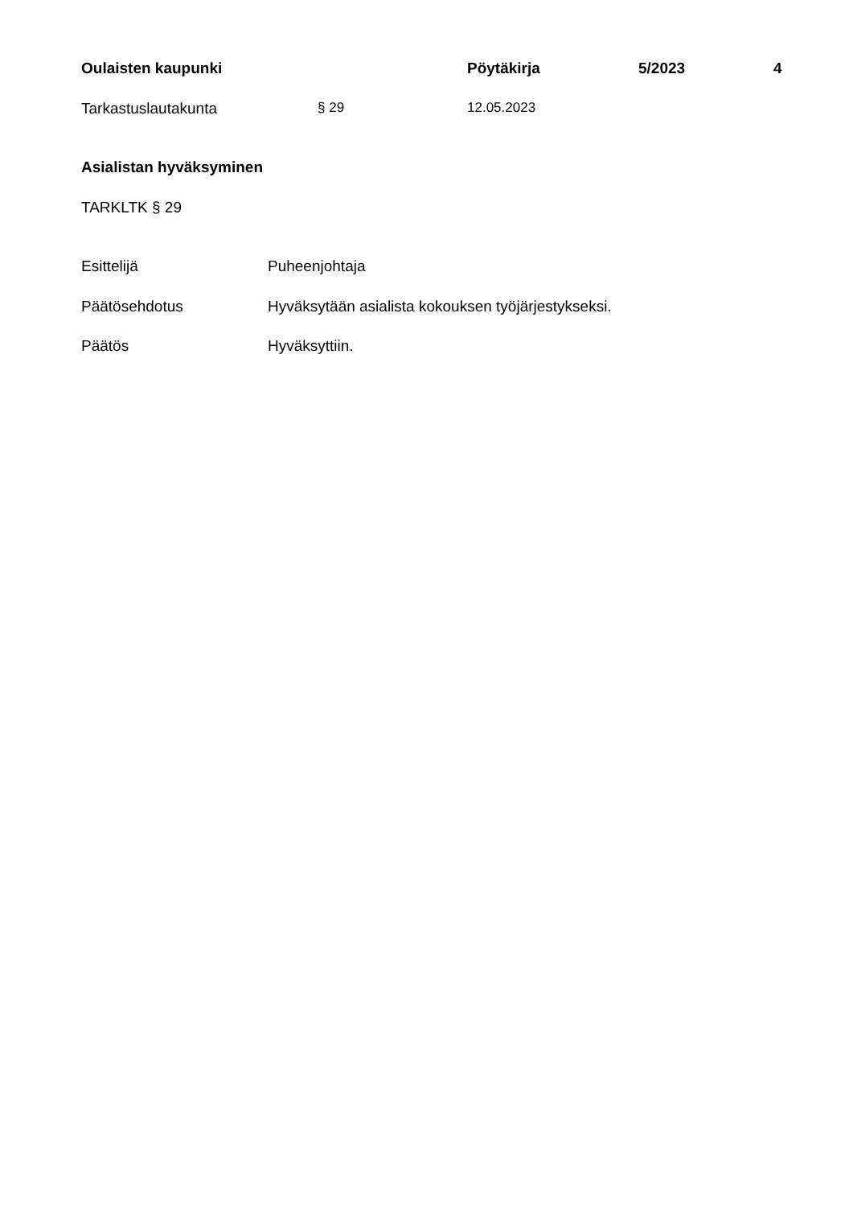Oulaisten kaupunki Pöytäkirja 5/2023 4
Tarkastuslautakunta § 29 12.05.2023
Asialistan hyväksyminen
TARKLTK § 29
Esittelijä Puheenjohtaja
Päätösehdotus Hyväksytään asialista kokouksen työjärjestykseksi.
Päätös Hyväksyttiin.